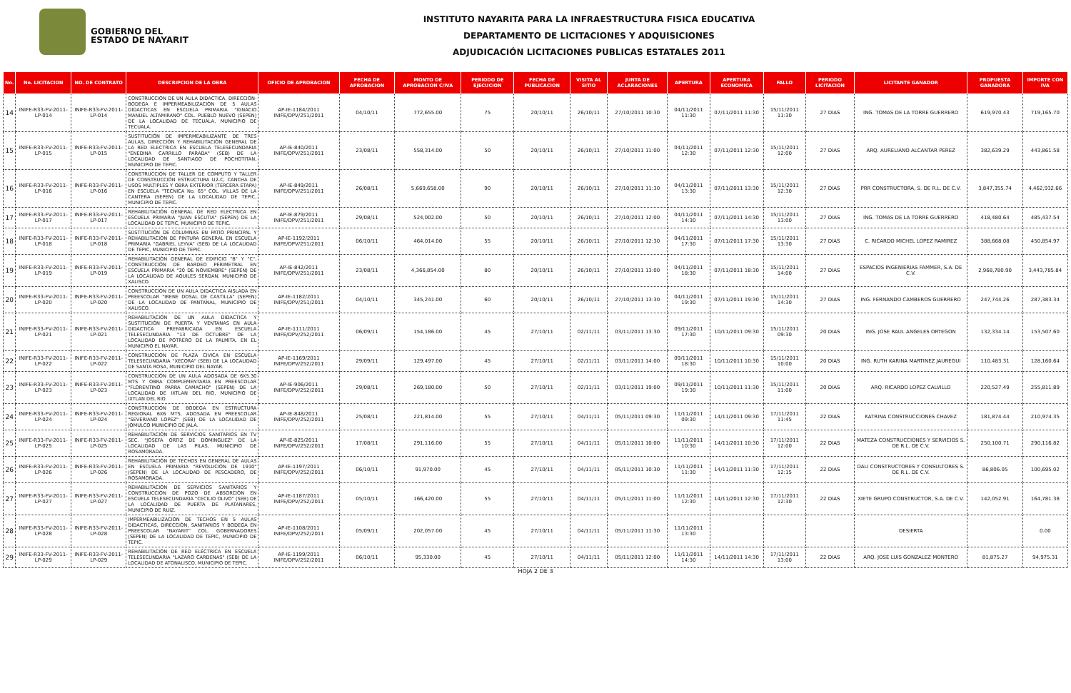GOBIERNO DEL
ESTADO DE NAYARIT
INSTITUTO NAYARITA PARA LA INFRAESTRUCTURA FISICA EDUCATIVA
DEPARTAMENTO DE LICITACIONES Y ADQUISICIONES
ADJUDICACIÓN LICITACIONES PUBLICAS ESTATALES 2011
| No. | No. LICITACION | NO. DE CONTRATO | DESCRIPCION DE LA OBRA | OFICIO DE APROBACION | FECHA DE APROBACION | MONTO DE APROBACION C/IVA | PERIODO DE EJECUCION | FECHA DE PUBLICACION | VISITA AL SITIO | JUNTA DE ACLARACIONES | APERTURA | APERTURA ECONOMICA | FALLO | PERIODO LICITACIÓN | LICITANTE GANADOR | PROPUESTA GANADORA | IMPORTE CON IVA |
| --- | --- | --- | --- | --- | --- | --- | --- | --- | --- | --- | --- | --- | --- | --- | --- | --- | --- |
| 14 | INIFE-R33-FV-2011-LP-014 | INIFE-R33-FV-2011-LP-014 | CONSTRUCCIÓN DE UN AULA DIDACTICA, DIRECCIÓN-BODEGA E IMPERMEABILIZACIÓN DE 5 AULAS DIDACTICAS EN ESCUELA PRIMARIA "IGNACIO MANUEL ALTAMIRANO" COL. PUEBLO NUEVO (SEPEN) DE LA LOCALIDAD DE TECUALA, MUNICIPIO DE TECUALA. | AP-IE-1184/2011 INIFE/DPV/251/2011 | 04/10/11 | 772,655.00 | 75 | 20/10/11 | 26/10/11 | 27/10/2011 10:30 | 04/11/2011 11:30 | 07/11/2011 11:30 | 15/11/2011 11:30 | 27 DIAS | ING. TOMAS DE LA TORRE GUERRERO | 619,970.43 | 719,165.70 |
| 15 | INIFE-R33-FV-2011-LP-015 | INIFE-R33-FV-2011-LP-015 | SUSTITUCIÓN DE IMPERMEABILIZANTE DE TRES AULAS, DIRECCIÓN Y REHABILITACIÓN GENERAL DE LA RED ELECTRICA EN ESCUELA TELESECUNDARIA "ENEDINA CARRILLO PARADA" (SEB) DE LA LOCALIDAD DE SANTIAGO DE POCHOTITAN, MUNICIPIO DE TEPIC. | AP-IE-840/2011 INIFE/DPV/251/2011 | 23/08/11 | 558,314.00 | 50 | 20/10/11 | 26/10/11 | 27/10/2011 11:00 | 04/11/2011 12:30 | 07/11/2011 12:30 | 15/11/2011 12:00 | 27 DIAS | ARQ. AURELIANO ALCANTAR PEREZ | 382,639.29 | 443,861.58 |
| 16 | INIFE-R33-FV-2011-LP-016 | INIFE-R33-FV-2011-LP-016 | CONSTRUCCIÓN DE TALLER DE COMPUTO Y TALLER DE CONSTRUCCIÓN ESTRUCTURA U2-C, CANCHA DE USOS MULTIPLES Y OBRA EXTERIOR (TERCERA ETAPA) EN ESCUELA "TECNICA No. 65" COL. VILLAS DE LA CANTERA (SEPEN) DE LA LOCALIDAD DE TEPIC, MUNICIPIO DE TEPIC. | AP-IE-849/2011 INIFE/DPV/251/2011 | 26/08/11 | 5,669,658.00 | 90 | 20/10/11 | 26/10/11 | 27/10/2011 11:30 | 04/11/2011 13:30 | 07/11/2011 13:30 | 15/11/2011 12:30 | 27 DIAS | PRR CONSTRUCTORA, S. DE R.L. DE C.V. | 3,847,355.74 | 4,462,932.66 |
| 17 | INIFE-R33-FV-2011-LP-017 | INIFE-R33-FV-2011-LP-017 | REHABILITACIÓN GENERAL DE RED ELECTRICA EN ESCUELA PRIMARIA "JUAN ESCUTIA" (SEPEN) DE LA LOCALIDAD DE TEPIC, MUNICIPIO DE TEPIC. | AP-IE-879/2011 INIFE/DPV/251/2011 | 29/08/11 | 524,002.00 | 50 | 20/10/11 | 26/10/11 | 27/10/2011 12:00 | 04/11/2011 14:30 | 07/11/2011 14:30 | 15/11/2011 13:00 | 27 DIAS | ING. TOMAS DE LA TORRE GUERRERO | 418,480.64 | 485,437.54 |
| 18 | INIFE-R33-FV-2011-LP-018 | INIFE-R33-FV-2011-LP-018 | SUSTITUCIÓN DE COLUMNAS EN PATIO PRINCIPAL Y REHABILITACIÓN DE PINTURA GENERAL EN ESCUELA PRIMARIA "GABRIEL LEYVA" (SEB) DE LA LOCALIDAD DE TEPIC, MUNICIPIO DE TEPIC. | AP-IE-1192/2011 INIFE/DPV/251/2011 | 06/10/11 | 464,014.00 | 55 | 20/10/11 | 26/10/11 | 27/10/2011 12:30 | 04/11/2011 17:30 | 07/11/2011 17:30 | 15/11/2011 13:30 | 27 DIAS | C. RICARDO MICHEL LOPEZ RAMIREZ | 388,668.08 | 450,854.97 |
| 19 | INIFE-R33-FV-2011-LP-019 | INIFE-R33-FV-2011-LP-019 | REHABILITACIÓN GENERAL DE EDIFICIO "B" Y "C", CONSTRUCCIÓN DE BARDEO PERIMETRAL EN ESCUELA PRIMARIA "20 DE NOVIEMBRE" (SEPEN) DE LA LOCALIDAD DE AQUILES SERDAN, MUNICIPIO DE XALISCO. | AP-IE-842/2011 INIFE/DPV/251/2011 | 23/08/11 | 4,366,854.00 | 80 | 20/10/11 | 26/10/11 | 27/10/2011 13:00 | 04/11/2011 18:30 | 07/11/2011 18:30 | 15/11/2011 14:00 | 27 DIAS | ESPACIOS INGENIERIAS FAMMER, S.A. DE C.V. | 2,968,780.90 | 3,443,785.84 |
| 20 | INIFE-R33-FV-2011-LP-020 | INIFE-R33-FV-2011-LP-020 | CONSTRUCCIÓN DE UN AULA DIDACTICA AISLADA EN PREESCOLAR "IRENE DOSAL DE CASTILLA" (SEPEN) DE LA LOCALIDAD DE PANTANAL, MUNICIPIO DE XALISCO. | AP-IE-1182/2011 INIFE/DPV/251/2011 | 04/10/11 | 345,241.00 | 60 | 20/10/11 | 26/10/11 | 27/10/2011 13:30 | 04/11/2011 19:30 | 07/11/2011 19:30 | 15/11/2011 14:30 | 27 DIAS | ING. FERNANDO CAMBEROS GUERRERO | 247,744.26 | 287,383.34 |
| 21 | INIFE-R33-FV-2011-LP-021 | INIFE-R33-FV-2011-LP-021 | REHABILITACIÓN DE UN AULA DIDACTICA Y SUSTITUCIÓN DE PUERTA Y VENTANAS EN AULA DIDACTICA PREFABRICADA EN ESCUELA TELESECUNDARIA "13 DE OCTUBRE" DE LA LOCALIDAD DE POTRERO DE LA PALMITA, EN EL MUNICIPIO EL NAYAR. | AP-IE-1111/2011 INIFE/DPV/252/2011 | 06/09/11 | 154,186.00 | 45 | 27/10/11 | 02/11/11 | 03/11/2011 13:30 | 09/11/2011 17:30 | 10/11/2011 09:30 | 15/11/2011 09:30 | 20 DIAS | ING. JOSE RAUL ANGELES ORTEGON | 132,334.14 | 153,507.60 |
| 22 | INIFE-R33-FV-2011-LP-022 | INIFE-R33-FV-2011-LP-022 | CONSTRUCCIÓN DE PLAZA CIVICA EN ESCUELA TELESECUNDARIA "XECORA" (SEB) DE LA LOCALIDAD DE SANTA ROSA, MUNICIPIO DEL NAYAR. | AP-IE-1169/2011 INIFE/DPV/252/2011 | 29/09/11 | 129,497.00 | 45 | 27/10/11 | 02/11/11 | 03/11/2011 14:00 | 09/11/2011 18:30 | 10/11/2011 10:30 | 15/11/2011 10:00 | 20 DIAS | ING. RUTH KARINA MARTINEZ JAUREGUI | 110,483.31 | 128,160.64 |
| 23 | INIFE-R33-FV-2011-LP-023 | INIFE-R33-FV-2011-LP-023 | CONSTRUCCIÓN DE UN AULA ADOSADA DE 6X5.30 MTS Y OBRA COMPLEMENTARIA EN PREESCOLAR "FLORENTINO PARRA CAMACHO" (SEPEN) DE LA LOCALIDAD DE IXTLAN DEL RIO, MUNICIPIO DE IXTLAN DEL RIO. | AP-IE-906/2011 INIFE/DPV/252/2011 | 29/08/11 | 269,180.00 | 50 | 27/10/11 | 02/11/11 | 03/11/2011 19:00 | 09/11/2011 19:30 | 10/11/2011 11:30 | 15/11/2011 11:00 | 20 DIAS | ARQ. RICARDO LOPEZ CALVILLO | 220,527.49 | 255,811.89 |
| 24 | INIFE-R33-FV-2011-LP-024 | INIFE-R33-FV-2011-LP-024 | CONSTRUCCIÓN DE BODEGA EN ESTRUCTURA REGIONAL 6X6 MTS, ADOSADA EN PREESCOLAR "SEVERIANO LOPEZ" (SEB) DE LA LOCALIDAD DE JOMULCO MUNICIPIO DE JALA. | AP-IE-848/2011 INIFE/DPV/252/2011 | 25/08/11 | 221,814.00 | 55 | 27/10/11 | 04/11/11 | 05/11/2011 09:30 | 11/11/2011 09:30 | 14/11/2011 09:30 | 17/11/2011 11:45 | 22 DIAS | KATRINA CONSTRUCCIONES CHAVEZ | 181,874.44 | 210,974.35 |
| 25 | INIFE-R33-FV-2011-LP-025 | INIFE-R33-FV-2011-LP-025 | REHABILITACIÓN DE SERVICIOS SANITARIOS EN TV SEC. "JOSEFA ORTIZ DE DOMINGUEZ" DE LA LOCALIDAD DE LAS PILAS, MUNICIPIO DE ROSAMORADA. | AP-IE-825/2011 INIFE/DPV/252/2011 | 17/08/11 | 291,116.00 | 55 | 27/10/11 | 04/11/11 | 05/11/2011 10:00 | 11/11/2011 10:30 | 14/11/2011 10:30 | 17/11/2011 12:00 | 22 DIAS | MATEZA CONSTRUCCIONES Y SERVICIOS S. DE R.L. DE C.V. | 250,100.71 | 290,116.82 |
| 26 | INIFE-R33-FV-2011-LP-026 | INIFE-R33-FV-2011-LP-026 | REHABILITACIÓN DE TECHOS EN GENERAL DE AULAS EN ESCUELA PRIMARIA "REVOLUCIÓN DE 1910" (SEPEN) DE LA LOCALIDAD DE PESCADERO, DE ROSAMORADA. | AP-IE-1197/2011 INIFE/DPV/252/2011 | 06/10/11 | 91,970.00 | 45 | 27/10/11 | 04/11/11 | 05/11/2011 10:30 | 11/11/2011 11:30 | 14/11/2011 11:30 | 17/11/2011 12:15 | 22 DIAS | DALI CONSTRUCTORES Y CONSULTORES S. DE R.L. DE C.V. | 86,806.05 | 100,695.02 |
| 27 | INIFE-R33-FV-2011-LP-027 | INIFE-R33-FV-2011-LP-027 | REHABILITACIÓN DE SERVICIOS SANITARIOS Y CONSTRUCCIÓN DE POZO DE ABSORCIÓN EN ESCUELA TELESECUNDARIA "CECILIO OLIVO" (SEB) DE LA LOCALIDAD DE PUERTA DE PLATANARES, MUNICIPIO DE RUIZ. | AP-IE-1187/2011 INIFE/DPV/252/2011 | 05/10/11 | 166,420.00 | 55 | 27/10/11 | 04/11/11 | 05/11/2011 11:00 | 11/11/2011 12:30 | 14/11/2011 12:30 | 17/11/2011 12:30 | 22 DIAS | XIETE GRUPO CONSTRUCTOR, S.A. DE C.V. | 142,052.91 | 164,781.38 |
| 28 | INIFE-R33-FV-2011-LP-028 | INIFE-R33-FV-2011-LP-028 | IMPERMEABILIZACIÓN DE TECHOS EN 5 AULAS DIDACTICAS, DIRECCIÓN, SANITARIOS Y BODEGA EN PREESCOLAR "NAYARIT" COL. GOBERNADORES (SEPEN) DE LA LOCALIDAD DE TEPIC, MUNICIPIO DE TEPIC. | AP-IE-1108/2011 INIFE/DPV/252/2011 | 05/09/11 | 202,057.00 | 45 | 27/10/11 | 04/11/11 | 05/11/2011 11:30 | 11/11/2011 13:30 | | | | DESIERTA | | 0.00 |
| 29 | INIFE-R33-FV-2011-LP-029 | INIFE-R33-FV-2011-LP-029 | REHABILITACIÓN DE RED ELÉCTRICA EN ESCUELA TELESECUNDARIA "LAZARO CARDENAS" (SEB) DE LA LOCALIDAD DE ATONALISCO, MUNICIPIO DE TEPIC. | AP-IE-1199/2011 INIFE/DPV/252/2011 | 06/10/11 | 95,330.00 | 45 | 27/10/11 | 04/11/11 | 05/11/2011 12:00 | 11/11/2011 14:30 | 14/11/2011 14:30 | 17/11/2011 13:00 | 22 DIAS | ARQ. JOSE LUIS GONZALEZ MONTERO | 81,875.27 | 94,975.31 |
HOJA 2 DE 3